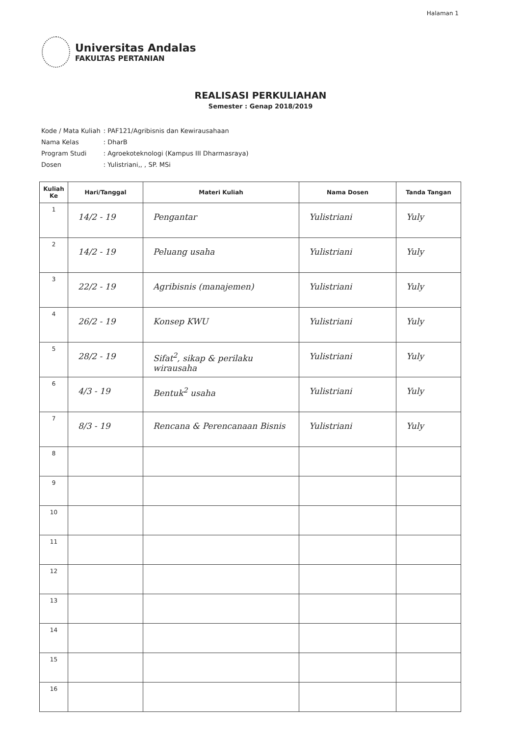Halaman 1
Universitas Andalas
FAKULTAS PERTANIAN
REALISASI PERKULIAHAN
Semester : Genap 2018/2019
| Kode / Mata Kuliah | : PAF121/Agribisnis dan Kewirausahaan |
| Nama Kelas | : DharB |
| Program Studi | : Agroekoteknologi (Kampus III Dharmasraya) |
| Dosen | : Yulistriani,, , SP. MSi |
| Kuliah Ke | Hari/Tanggal | Materi Kuliah | Nama Dosen | Tanda Tangan |
| --- | --- | --- | --- | --- |
| 1 | 14/2 - 19 | Pengantar | Yulistriani | Yuly |
| 2 | 14/2 - 19 | Peluang usaha | Yulistriani | Yuly |
| 3 | 22/2 - 19 | Agribisnis (manajemen) | Yulistriani | Yuly |
| 4 | 26/2 - 19 | Konsep KWU | Yulistriani | Yuly |
| 5 | 28/2 - 19 | Sifat<sup>2</sup>, sikap & perilaku wirausaha | Yulistriani | Yuly |
| 6 | 4/3 - 19 | Bentuk<sup>2</sup> usaha | Yulistriani | Yuly |
| 7 | 8/3 - 19 | Rencana & Perencanaan Bisnis | Yulistriani | Yuly |
| 8 | | | | |
| 9 | | | | |
| 10 | | | | |
| 11 | | | | |
| 12 | | | | |
| 13 | | | | |
| 14 | | | | |
| 15 | | | | |
| 16 | | | | |